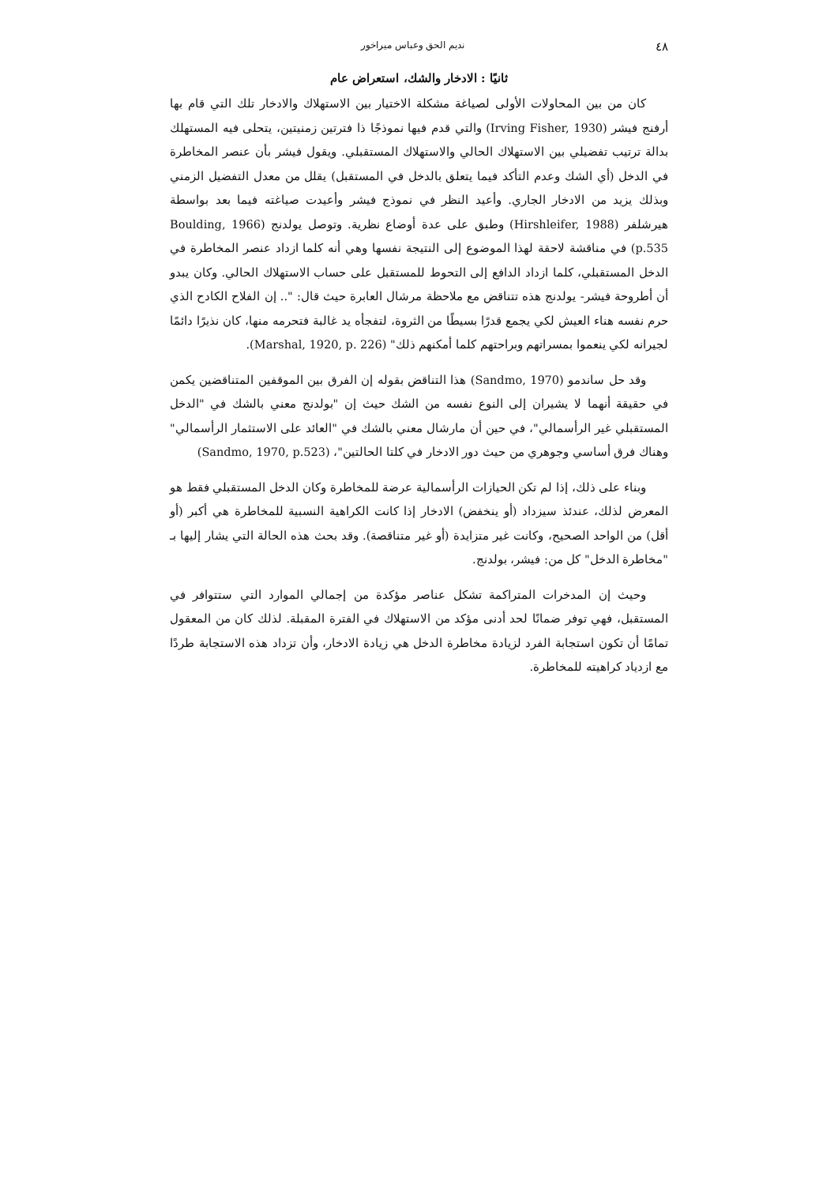٤٨ نديم الحق وعباس ميراخور
ثانيًا : الادخار والشك، استعراض عام
كان من بين المحاولات الأولى لصياغة مشكلة الاختيار بين الاستهلاك والادخار تلك التي قام بها أرفنج فيشر (Irving Fisher, 1930) والتي قدم فيها نموذجًا ذا فترتين زمنيتين، يتحلى فيه المستهلك بدالة ترتيب تفضيلي بين الاستهلاك الحالي والاستهلاك المستقبلي. ويقول فيشر بأن عنصر المخاطرة في الدخل (أي الشك وعدم التأكد فيما يتعلق بالدخل في المستقبل) يقلل من معدل التفضيل الزمني وبذلك يزيد من الادخار الجاري. وأعيد النظر في نموذج فيشر وأعيدت صياغته فيما بعد بواسطة هيرشلفر (Hirshleifer, 1988) وطبق على عدة أوضاع نظرية. وتوصل يولدنج (Boulding, 1966 p.535) في مناقشة لاحقة لهذا الموضوع إلى النتيجة نفسها وهي أنه كلما ازداد عنصر المخاطرة في الدخل المستقبلي، كلما ازداد الدافع إلى التحوط للمستقبل على حساب الاستهلاك الحالي. وكان يبدو أن أطروحة فيشر- يولدنج هذه تتناقض مع ملاحظة مرشال العابرة حيث قال: ".. إن الفلاح الكادح الذي حرم نفسه هناء العيش لكي يجمع قدرًا بسيطًا من الثروة، لتفجأه يد غالبة فتحرمه منها، كان نذيرًا دائمًا لجيرانه لكي ينعموا بمسراتهم وبراحتهم كلما أمكنهم ذلك" (Marshal, 1920, p. 226).
وقد حل ساندمو (Sandmo, 1970) هذا التناقض بقوله إن الفرق بين الموقفين المتناقضين يكمن في حقيقة أنهما لا يشيران إلى النوع نفسه من الشك حيث إن "بولدنج معني بالشك في "الدخل المستقبلي غير الرأسمالي"، في حين أن مارشال معني بالشك في "العائد على الاستثمار الرأسمالي" وهناك فرق أساسي وجوهري من حيث دور الادخار في كلتا الحالتين"، (Sandmo, 1970, p.523)
وبناء على ذلك، إذا لم تكن الحيازات الرأسمالية عرضة للمخاطرة وكان الدخل المستقبلي فقط هو المعرض لذلك، عندئذ سيزداد (أو ينخفض) الادخار إذا كانت الكراهية النسبية للمخاطرة هي أكبر (أو أقل) من الواحد الصحيح، وكانت غير متزايدة (أو غير متناقصة). وقد بحث هذه الحالة التي يشار إليها بـ "مخاطرة الدخل" كل من: فيشر، بولدنج.
وحيث إن المدخرات المتراكمة تشكل عناصر مؤكدة من إجمالي الموارد التي ستتوافر في المستقبل، فهي توفر ضمانًا لحد أدنى مؤكد من الاستهلاك في الفترة المقبلة. لذلك كان من المعقول تمامًا أن تكون استجابة الفرد لزيادة مخاطرة الدخل هي زيادة الادخار، وأن تزداد هذه الاستجابة طردًا مع ازدياد كراهيته للمخاطرة.